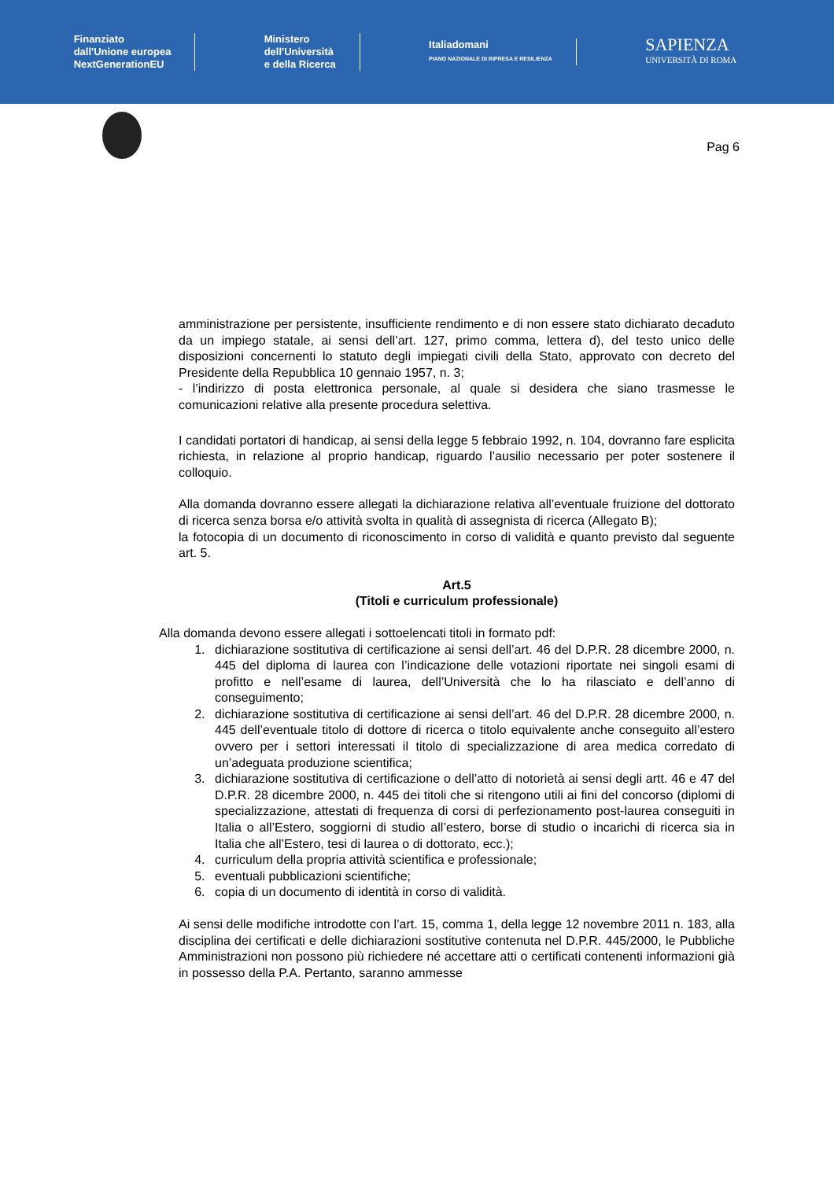Finanziato
dall'Unione europea
NextGenerationEU
Ministero
dell'Università
e della Ricerca
Italiadomani
PIANO NAZIONALE DI RIPRESA E RESILIENZA
SAPIENZA
UNIVERSITÀ DI ROMA
Pag 6
amministrazione per persistente, insufficiente rendimento e di non essere stato dichiarato decaduto da un impiego statale, ai sensi dell’art. 127, primo comma, lettera d), del testo unico delle disposizioni concernenti lo statuto degli impiegati civili della Stato, approvato con decreto del Presidente della Repubblica 10 gennaio 1957, n. 3;
- l’indirizzo di posta elettronica personale, al quale si desidera che siano trasmesse le comunicazioni relative alla presente procedura selettiva.
I candidati portatori di handicap, ai sensi della legge 5 febbraio 1992, n. 104, dovranno fare esplicita richiesta, in relazione al proprio handicap, riguardo l’ausilio necessario per poter sostenere il colloquio.
Alla domanda dovranno essere allegati la dichiarazione relativa all’eventuale fruizione del dottorato di ricerca senza borsa e/o attività svolta in qualità di assegnista di ricerca (Allegato B);
la fotocopia di un documento di riconoscimento in corso di validità e quanto previsto dal seguente art. 5.
Art.5
(Titoli e curriculum professionale)
Alla domanda devono essere allegati i sottoelencati titoli in formato pdf:
1. dichiarazione sostitutiva di certificazione ai sensi dell’art. 46 del D.P.R. 28 dicembre 2000, n. 445 del diploma di laurea con l’indicazione delle votazioni riportate nei singoli esami di profitto e nell’esame di laurea, dell’Università che lo ha rilasciato e dell’anno di conseguimento;
2. dichiarazione sostitutiva di certificazione ai sensi dell’art. 46 del D.P.R. 28 dicembre 2000, n. 445 dell’eventuale titolo di dottore di ricerca o titolo equivalente anche conseguito all’estero ovvero per i settori interessati il titolo di specializzazione di area medica corredato di un’adeguata produzione scientifica;
3. dichiarazione sostitutiva di certificazione o dell’atto di notorietà ai sensi degli artt. 46 e 47 del D.P.R. 28 dicembre 2000, n. 445 dei titoli che si ritengono utili ai fini del concorso (diplomi di specializzazione, attestati di frequenza di corsi di perfezionamento post-laurea conseguiti in Italia o all’Estero, soggiorni di studio all’estero, borse di studio o incarichi di ricerca sia in Italia che all’Estero, tesi di laurea o di dottorato, ecc.);
4. curriculum della propria attività scientifica e professionale;
5. eventuali pubblicazioni scientifiche;
6. copia di un documento di identità in corso di validità.
Ai sensi delle modifiche introdotte con l’art. 15, comma 1, della legge 12 novembre 2011 n. 183, alla disciplina dei certificati e delle dichiarazioni sostitutive contenuta nel D.P.R. 445/2000, le Pubbliche Amministrazioni non possono più richiedere né accettare atti o certificati contenenti informazioni già in possesso della P.A. Pertanto, saranno ammesse